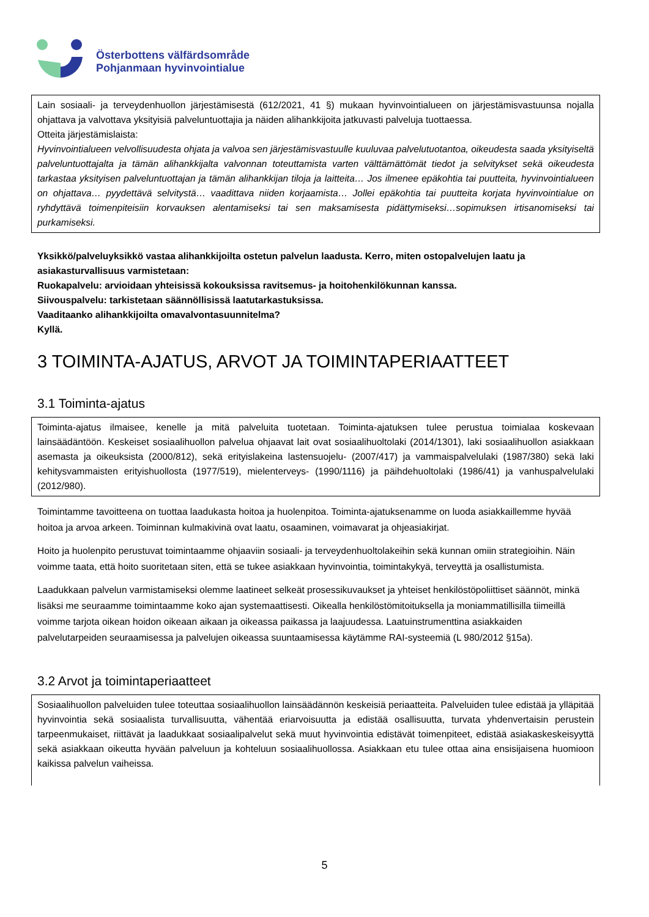Österbottens välfärdsområde
Pohjanmaan hyvinvointialue
Lain sosiaali- ja terveydenhuollon järjestämisestä (612/2021, 41 §) mukaan hyvinvointialueen on järjestämisvastuunsa nojalla ohjattava ja valvottava yksityisiä palveluntuottajia ja näiden alihankkijoita jatkuvasti palveluja tuottaessa.
Otteita järjestämislaista:
Hyvinvointialueen velvollisuudesta ohjata ja valvoa sen järjestämisvastuulle kuuluvaa palvelutuotantoa, oikeudesta saada yksityiseltä palveluntuottajalta ja tämän alihankkijalta valvonnan toteuttamista varten välttämättömät tiedot ja selvitykset sekä oikeudesta tarkastaa yksityisen palveluntuottajan ja tämän alihankkijan tiloja ja laitteita… Jos ilmenee epäkohtia tai puutteita, hyvinvointialueen on ohjattava… pyydettävä selvitystä… vaadittava niiden korjaamista… Jollei epäkohtia tai puutteita korjata hyvinvointialue on ryhdyttävä toimenpiteisiin korvauksen alentamiseksi tai sen maksamisesta pidättymiseksi…sopimuksen irtisanomiseksi tai purkamiseksi.
Yksikkö/palveluyksikkö vastaa alihankkijoilta ostetun palvelun laadusta. Kerro, miten ostopalvelujen laatu ja asiakasturvallisuus varmistetaan:
Ruokapalvelu: arvioidaan yhteisissä kokouksissa ravitsemus- ja hoitohenkilökunnan kanssa.
Siivouspalvelu: tarkistetaan säännöllisissä laatutarkastuksissa.
Vaaditaanko alihankkijoilta omavalvontasuunnitelma?
Kyllä.
3 TOIMINTA-AJATUS, ARVOT JA TOIMINTAPERIAATTEET
3.1 Toiminta-ajatus
Toiminta-ajatus ilmaisee, kenelle ja mitä palveluita tuotetaan. Toiminta-ajatuksen tulee perustua toimialaa koskevaan lainsäädäntöön. Keskeiset sosiaalihuollon palvelua ohjaavat lait ovat sosiaalihuoltolaki (2014/1301), laki sosiaalihuollon asiakkaan asemasta ja oikeuksista (2000/812), sekä erityislakeina lastensuojelu- (2007/417) ja vammaispalvelulaki (1987/380) sekä laki kehitysvammaisten erityishuollosta (1977/519), mielenterveys- (1990/1116) ja päihdehuoltolaki (1986/41) ja vanhuspalvelulaki (2012/980).
Toimintamme tavoitteena on tuottaa laadukasta hoitoa ja huolenpitoa. Toiminta-ajatuksenamme on luoda asiakkaillemme hyvää hoitoa ja arvoa arkeen. Toiminnan kulmakivinä ovat laatu, osaaminen, voimavarat ja ohjeasiakirjat.
Hoito ja huolenpito perustuvat toimintaamme ohjaaviin sosiaali- ja terveydenhuoltolakeihin sekä kunnan omiin strategioihin. Näin voimme taata, että hoito suoritetaan siten, että se tukee asiakkaan hyvinvointia, toimintakykyä, terveyttä ja osallistumista.
Laadukkaan palvelun varmistamiseksi olemme laatineet selkeät prosessikuvaukset ja yhteiset henkilöstöpoliittiset säännöt, minkä lisäksi me seuraamme toimintaamme koko ajan systemaattisesti. Oikealla henkilöstömitoituksella ja moniammatillisilla tiimeillä voimme tarjota oikean hoidon oikeaan aikaan ja oikeassa paikassa ja laajuudessa. Laatuinstrumenttina asiakkaiden palvelutarpeiden seuraamisessa ja palvelujen oikeassa suuntaamisessa käytämme RAI-systeemiä (L 980/2012 §15a).
3.2 Arvot ja toimintaperiaatteet
Sosiaalihuollon palveluiden tulee toteuttaa sosiaalihuollon lainsäädännön keskeisiä periaatteita. Palveluiden tulee edistää ja ylläpitää hyvinvointia sekä sosiaalista turvallisuutta, vähentää eriarvoisuutta ja edistää osallisuutta, turvata yhdenvertaisin perustein tarpeenmukaiset, riittävät ja laadukkaat sosiaalipalvelut sekä muut hyvinvointia edistävät toimenpiteet, edistää asiakaskeskeisyyttä sekä asiakkaan oikeutta hyvään palveluun ja kohteluun sosiaalihuollossa. Asiakkaan etu tulee ottaa aina ensisijaisena huomioon kaikissa palvelun vaiheissa.
5